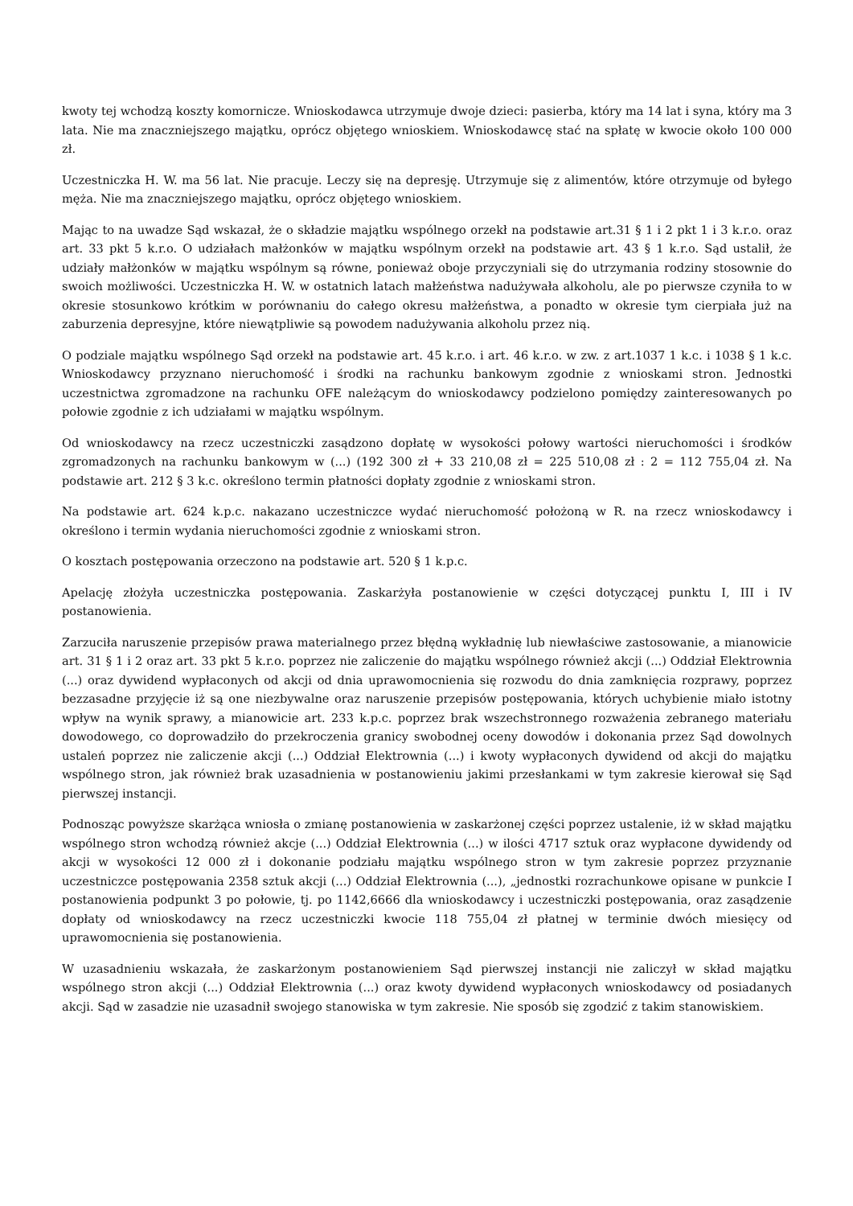kwoty tej wchodzą koszty komornicze. Wnioskodawca utrzymuje dwoje dzieci: pasierba, który ma 14 lat i syna, który ma 3 lata. Nie ma znaczniejszego majątku, oprócz objętego wnioskiem. Wnioskodawcę stać na spłatę w kwocie około 100 000 zł.
Uczestniczka H. W. ma 56 lat. Nie pracuje. Leczy się na depresję. Utrzymuje się z alimentów, które otrzymuje od byłego męża. Nie ma znaczniejszego majątku, oprócz objętego wnioskiem.
Mając to na uwadze Sąd wskazał, że o składzie majątku wspólnego orzekł na podstawie art.31 § 1 i 2 pkt 1 i 3 k.r.o. oraz art. 33 pkt 5 k.r.o. O udziałach małżonków w majątku wspólnym orzekł na podstawie art. 43 § 1 k.r.o. Sąd ustalił, że udziały małżonków w majątku wspólnym są równe, ponieważ oboje przyczyniali się do utrzymania rodziny stosownie do swoich możliwości. Uczestniczka H. W. w ostatnich latach małżeństwa nadużywała alkoholu, ale po pierwsze czyniła to w okresie stosunkowo krótkim w porównaniu do całego okresu małżeństwa, a ponadto w okresie tym cierpiała już na zaburzenia depresyjne, które niewątpliwie są powodem nadużywania alkoholu przez nią.
O podziale majątku wspólnego Sąd orzekł na podstawie art. 45 k.r.o. i art. 46 k.r.o. w zw. z art.1037 1 k.c. i 1038 § 1 k.c. Wnioskodawcy przyznano nieruchomość i środki na rachunku bankowym zgodnie z wnioskami stron. Jednostki uczestnictwa zgromadzone na rachunku OFE należącym do wnioskodawcy podzielono pomiędzy zainteresowanych po połowie zgodnie z ich udziałami w majątku wspólnym.
Od wnioskodawcy na rzecz uczestniczki zasądzono dopłatę w wysokości połowy wartości nieruchomości i środków zgromadzonych na rachunku bankowym w (...) (192 300 zł + 33 210,08 zł = 225 510,08 zł : 2 = 112 755,04 zł. Na podstawie art. 212 § 3 k.c. określono termin płatności dopłaty zgodnie z wnioskami stron.
Na podstawie art. 624 k.p.c. nakazano uczestniczce wydać nieruchomość położoną w R. na rzecz wnioskodawcy i określono i termin wydania nieruchomości zgodnie z wnioskami stron.
O kosztach postępowania orzeczono na podstawie art. 520 § 1 k.p.c.
Apelację złożyła uczestniczka postępowania. Zaskarżyła postanowienie w części dotyczącej punktu I, III i IV postanowienia.
Zarzuciła naruszenie przepisów prawa materialnego przez błędną wykładnię lub niewłaściwe zastosowanie, a mianowicie art. 31 § 1 i 2 oraz art. 33 pkt 5 k.r.o. poprzez nie zaliczenie do majątku wspólnego również akcji (...) Oddział Elektrownia (...) oraz dywidend wypłaconych od akcji od dnia uprawomocnienia się rozwodu do dnia zamknięcia rozprawy, poprzez bezzasadne przyjęcie iż są one niezbywalne oraz naruszenie przepisów postępowania, których uchybienie miało istotny wpływ na wynik sprawy, a mianowicie art. 233 k.p.c. poprzez brak wszechstronnego rozważenia zebranego materiału dowodowego, co doprowadziło do przekroczenia granicy swobodnej oceny dowodów i dokonania przez Sąd dowolnych ustaleń poprzez nie zaliczenie akcji (...) Oddział Elektrownia (...) i kwoty wypłaconych dywidend od akcji do majątku wspólnego stron, jak również brak uzasadnienia w postanowieniu jakimi przesłankami w tym zakresie kierował się Sąd pierwszej instancji.
Podnosząc powyższe skarżąca wniosła o zmianę postanowienia w zaskarżonej części poprzez ustalenie, iż w skład majątku wspólnego stron wchodzą również akcje (...) Oddział Elektrownia (...) w ilości 4717 sztuk oraz wypłacone dywidendy od akcji w wysokości 12 000 zł i dokonanie podziału majątku wspólnego stron w tym zakresie poprzez przyznanie uczestniczce postępowania 2358 sztuk akcji (...) Oddział Elektrownia (...), „jednostki rozrachunkowe opisane w punkcie I postanowienia podpunkt 3 po połowie, tj. po 1142,6666 dla wnioskodawcy i uczestniczki postępowania, oraz zasądzenie dopłaty od wnioskodawcy na rzecz uczestniczki kwocie 118 755,04 zł płatnej w terminie dwóch miesięcy od uprawomocnienia się postanowienia.
W uzasadnieniu wskazała, że zaskarżonym postanowieniem Sąd pierwszej instancji nie zaliczył w skład majątku wspólnego stron akcji (...) Oddział Elektrownia (...) oraz kwoty dywidend wypłaconych wnioskodawcy od posiadanych akcji. Sąd w zasadzie nie uzasadnił swojego stanowiska w tym zakresie. Nie sposób się zgodzić z takim stanowiskiem.